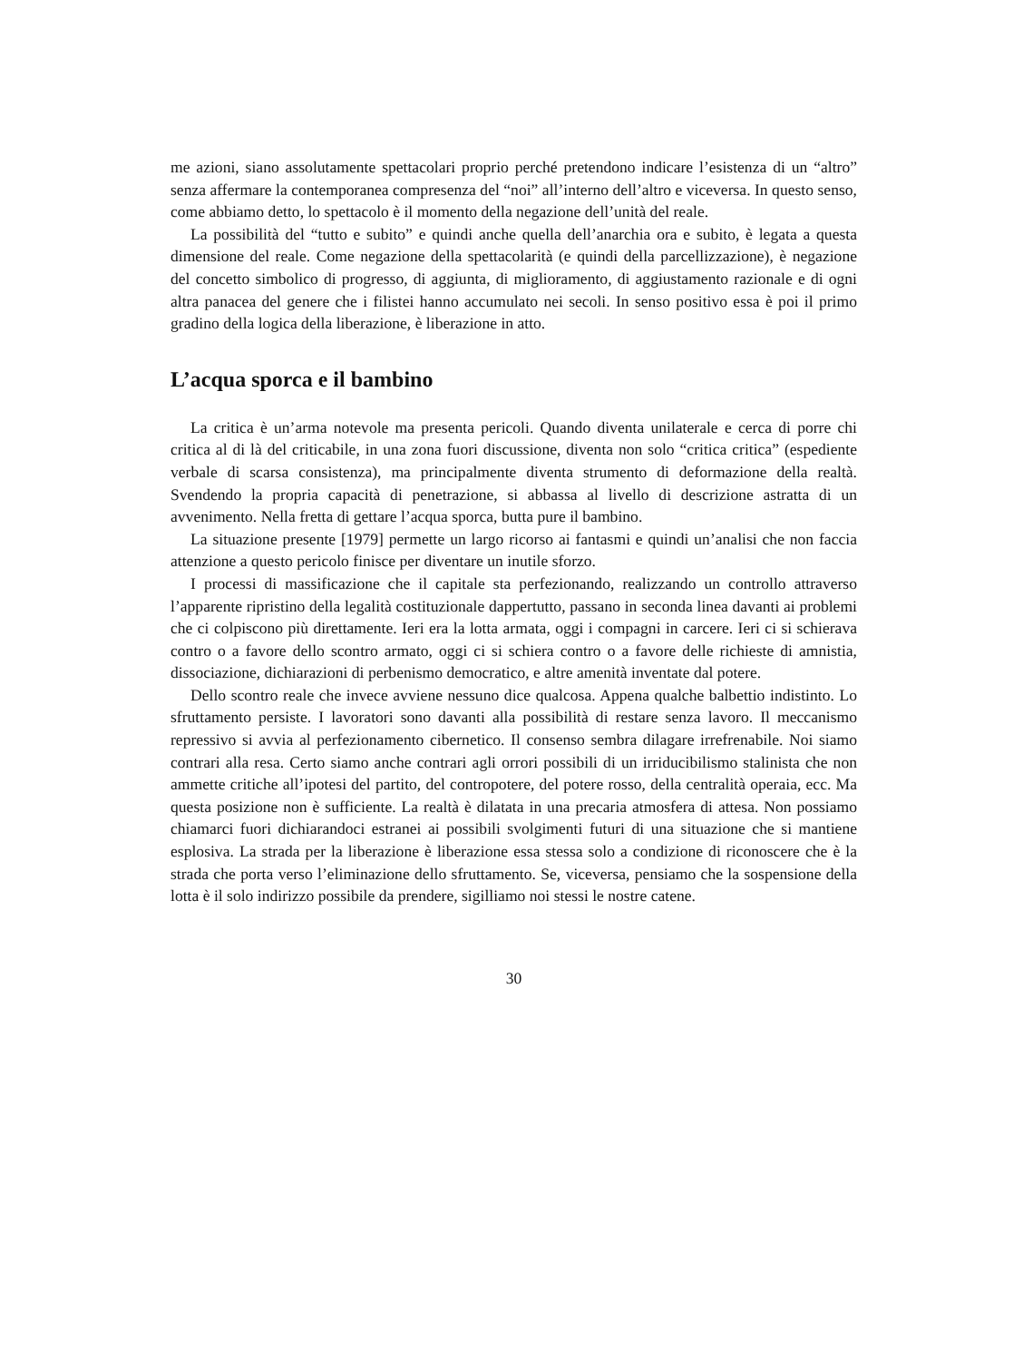me azioni, siano assolutamente spettacolari proprio perché pretendono indicare l’esistenza di un “altro” senza affermare la contemporanea compresenza del “noi” all’interno dell’altro e viceversa. In questo senso, come abbiamo detto, lo spettacolo è il momento della negazione dell’unità del reale.
La possibilità del “tutto e subito” e quindi anche quella dell’anarchia ora e subito, è legata a questa dimensione del reale. Come negazione della spettacolarità (e quindi della parcellizzazione), è negazione del concetto simbolico di progresso, di aggiunta, di miglioramento, di aggiustamento razionale e di ogni altra panacea del genere che i filistei hanno accumulato nei secoli. In senso positivo essa è poi il primo gradino della logica della liberazione, è liberazione in atto.
L’acqua sporca e il bambino
La critica è un’arma notevole ma presenta pericoli. Quando diventa unilaterale e cerca di porre chi critica al di là del criticabile, in una zona fuori discussione, diventa non solo “critica critica” (espediente verbale di scarsa consistenza), ma principalmente diventa strumento di deformazione della realtà. Svendendo la propria capacità di penetrazione, si abbassa al livello di descrizione astratta di un avvenimento. Nella fretta di gettare l’acqua sporca, butta pure il bambino.
La situazione presente [1979] permette un largo ricorso ai fantasmi e quindi un’analisi che non faccia attenzione a questo pericolo finisce per diventare un inutile sforzo.
I processi di massificazione che il capitale sta perfezionando, realizzando un controllo attraverso l’apparente ripristino della legalità costituzionale dappertutto, passano in seconda linea davanti ai problemi che ci colpiscono più direttamente. Ieri era la lotta armata, oggi i compagni in carcere. Ieri ci si schierava contro o a favore dello scontro armato, oggi ci si schiera contro o a favore delle richieste di amnistia, dissociazione, dichiarazioni di perbenismo democratico, e altre amenità inventate dal potere.
Dello scontro reale che invece avviene nessuno dice qualcosa. Appena qualche balbettio indistinto. Lo sfruttamento persiste. I lavoratori sono davanti alla possibilità di restare senza lavoro. Il meccanismo repressivo si avvia al perfezionamento cibernetico. Il consenso sembra dilagare irrefrenabile. Noi siamo contrari alla resa. Certo siamo anche contrari agli orrori possibili di un irriducibilismo stalinista che non ammette critiche all’ipotesi del partito, del contropotere, del potere rosso, della centralità operaia, ecc. Ma questa posizione non è sufficiente. La realtà è dilatata in una precaria atmosfera di attesa. Non possiamo chiamarci fuori dichiarandoci estranei ai possibili svolgimenti futuri di una situazione che si mantiene esplosiva. La strada per la liberazione è liberazione essa stessa solo a condizione di riconoscere che è la strada che porta verso l’eliminazione dello sfruttamento. Se, viceversa, pensiamo che la sospensione della lotta è il solo indirizzo possibile da prendere, sigilliamo noi stessi le nostre catene.
30